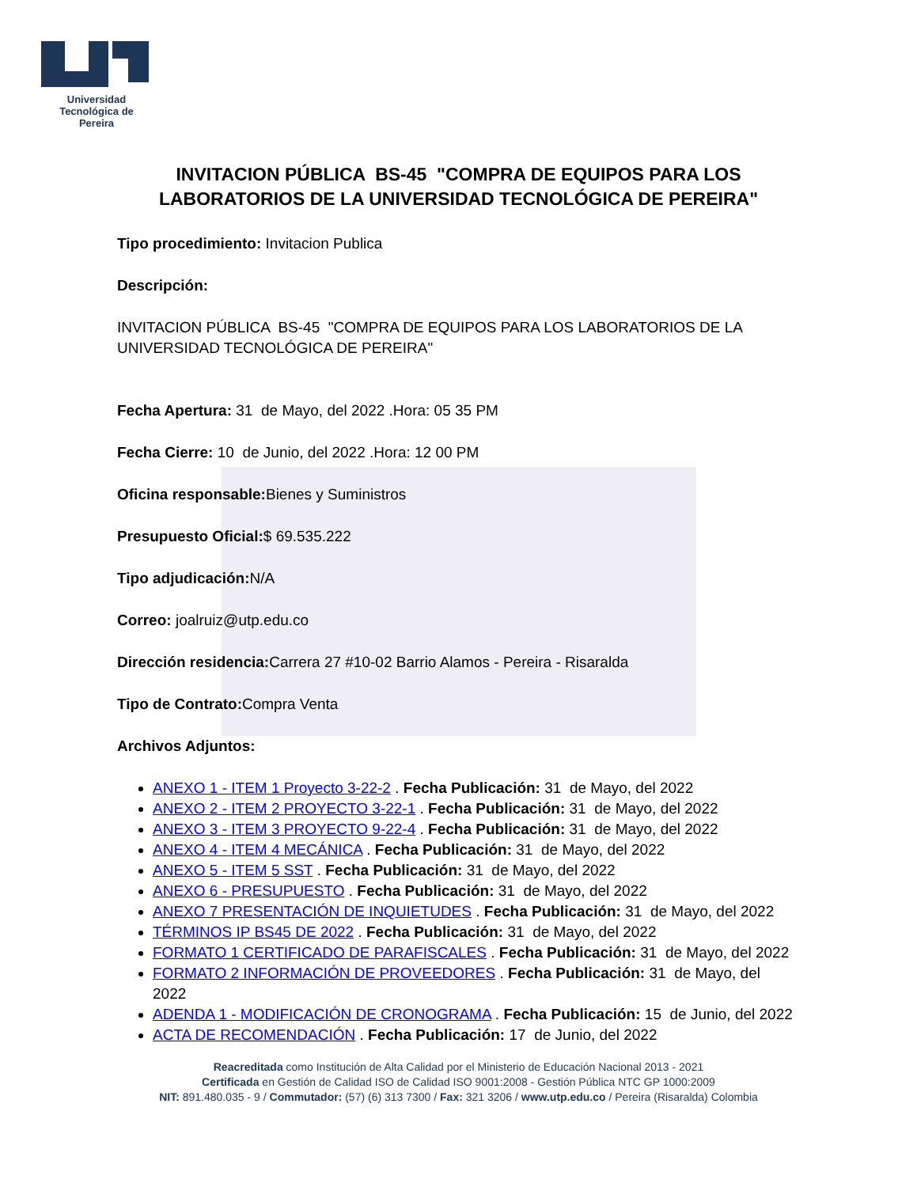Universidad Tecnológica de Pereira
INVITACION PÚBLICA BS-45 "COMPRA DE EQUIPOS PARA LOS
LABORATORIOS DE LA UNIVERSIDAD TECNOLÓGICA DE PEREIRA"
Tipo procedimiento: Invitacion Publica
Descripción:
INVITACION PÚBLICA BS-45 "COMPRA DE EQUIPOS PARA LOS LABORATORIOS DE LA UNIVERSIDAD TECNOLÓGICA DE PEREIRA"
Fecha Apertura: 31 de Mayo, del 2022 .Hora: 05 35 PM
Fecha Cierre: 10 de Junio, del 2022 .Hora: 12 00 PM
Oficina responsable: Bienes y Suministros
Presupuesto Oficial:$ 69.535.222
Tipo adjudicación: N/A
Correo: joalruiz@utp.edu.co
Dirección residencia: Carrera 27 #10-02 Barrio Alamos - Pereira - Risaralda
Tipo de Contrato: Compra Venta
Archivos Adjuntos:
ANEXO 1 - ITEM 1 Proyecto 3-22-2 . Fecha Publicación: 31 de Mayo, del 2022
ANEXO 2 - ITEM 2 PROYECTO 3-22-1 . Fecha Publicación: 31 de Mayo, del 2022
ANEXO 3 - ITEM 3 PROYECTO 9-22-4 . Fecha Publicación: 31 de Mayo, del 2022
ANEXO 4 - ITEM 4 MECÁNICA . Fecha Publicación: 31 de Mayo, del 2022
ANEXO 5 - ITEM 5 SST . Fecha Publicación: 31 de Mayo, del 2022
ANEXO 6 - PRESUPUESTO . Fecha Publicación: 31 de Mayo, del 2022
ANEXO 7 PRESENTACIÓN DE INQUIETUDES . Fecha Publicación: 31 de Mayo, del 2022
TÉRMINOS IP BS45 DE 2022 . Fecha Publicación: 31 de Mayo, del 2022
FORMATO 1 CERTIFICADO DE PARAFISCALES . Fecha Publicación: 31 de Mayo, del 2022
FORMATO 2 INFORMACIÓN DE PROVEEDORES . Fecha Publicación: 31 de Mayo, del 2022
ADENDA 1 - MODIFICACIÓN DE CRONOGRAMA . Fecha Publicación: 15 de Junio, del 2022
ACTA DE RECOMENDACIÓN . Fecha Publicación: 17 de Junio, del 2022
Reacreditada como Institución de Alta Calidad por el Ministerio de Educación Nacional 2013 - 2021
Certificada en Gestión de Calidad ISO de Calidad ISO 9001:2008 - Gestión Pública NTC GP 1000:2009
NIT: 891.480.035 - 9 / Commutador: (57) (6) 313 7300 / Fax: 321 3206 / www.utp.edu.co / Pereira (Risaralda) Colombia